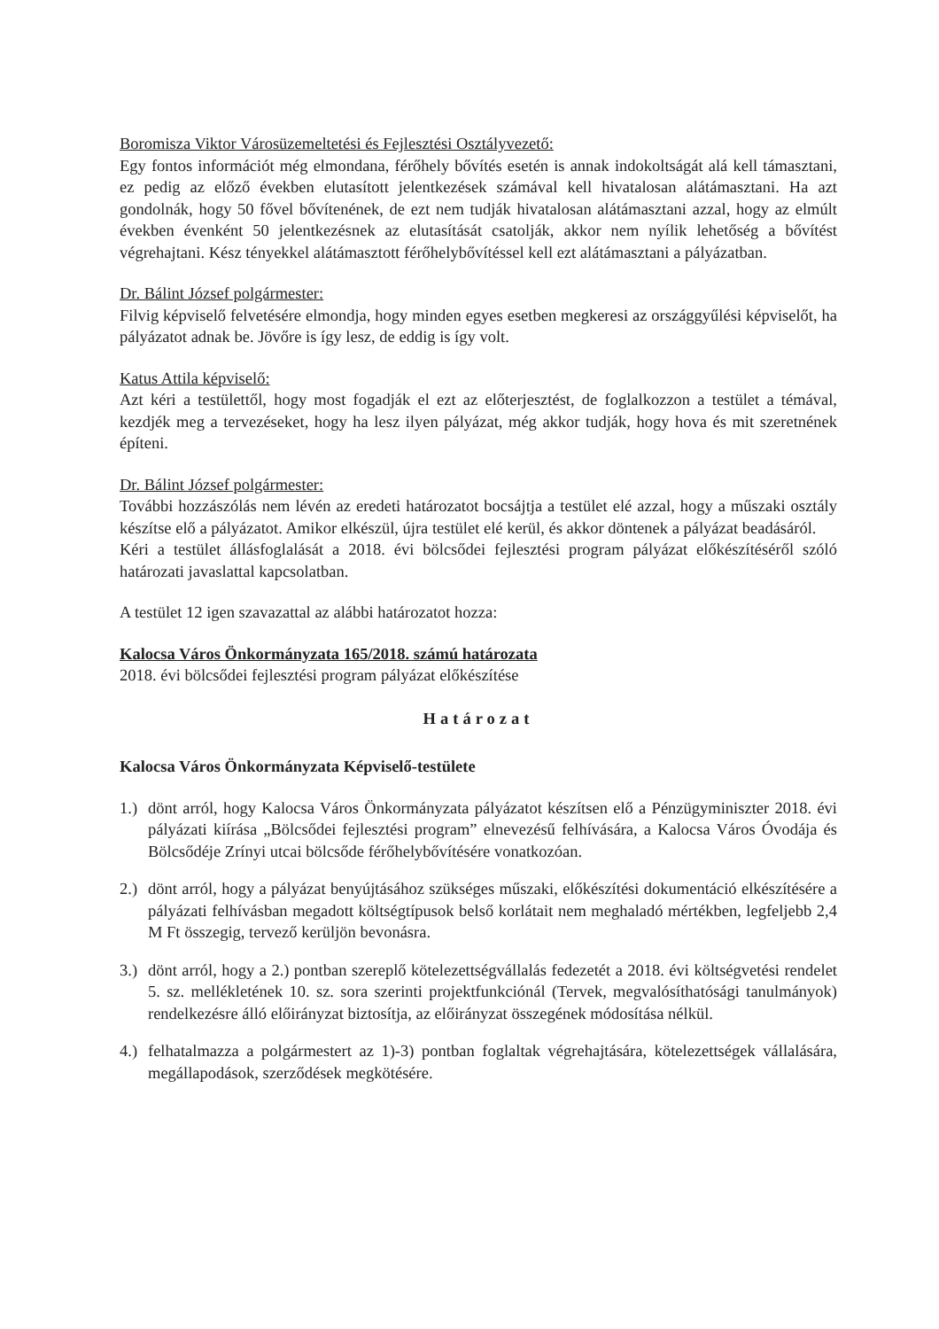Boromisza Viktor Városüzemeltetési és Fejlesztési Osztályvezető:
Egy fontos információt még elmondana, férőhely bővítés esetén is annak indokoltságát alá kell támasztani, ez pedig az előző években elutasított jelentkezések számával kell hivatalosan alátámasztani. Ha azt gondolnák, hogy 50 fővel bővítenének, de ezt nem tudják hivatalosan alátámasztani azzal, hogy az elmúlt években évenként 50 jelentkezésnek az elutasítását csatolják, akkor nem nyílik lehetőség a bővítést végrehajtani. Kész tényekkel alátámasztott férőhelybővítéssel kell ezt alátámasztani a pályázatban.
Dr. Bálint József polgármester:
Filvig képviselő felvetésére elmondja, hogy minden egyes esetben megkeresi az országgyűlési képviselőt, ha pályázatot adnak be. Jövőre is így lesz, de eddig is így volt.
Katus Attila képviselő:
Azt kéri a testülettől, hogy most fogadják el ezt az előterjesztést, de foglalkozzon a testület a témával, kezdjék meg a tervezéseket, hogy ha lesz ilyen pályázat, még akkor tudják, hogy hova és mit szeretnének építeni.
Dr. Bálint József polgármester:
További hozzászólás nem lévén az eredeti határozatot bocsájtja a testület elé azzal, hogy a műszaki osztály készítse elő a pályázatot. Amikor elkészül, újra testület elé kerül, és akkor döntenek a pályázat beadásáról.
Kéri a testület állásfoglalását a 2018. évi bölcsődei fejlesztési program pályázat előkészítéséről szóló határozati javaslattal kapcsolatban.
A testület 12 igen szavazattal az alábbi határozatot hozza:
Kalocsa Város Önkormányzata 165/2018. számú határozata
2018. évi bölcsődei fejlesztési program pályázat előkészítése
Határozat
Kalocsa Város Önkormányzata Képviselő-testülete
1.) dönt arról, hogy Kalocsa Város Önkormányzata pályázatot készítsen elő a Pénzügyminiszter 2018. évi pályázati kiírása „Bölcsődei fejlesztési program” elnevezésű felhívására, a Kalocsa Város Óvodája és Bölcsődéje Zrínyi utcai bölcsőde férőhelybővítésére vonatkozóan.
2.) dönt arról, hogy a pályázat benyújtásához szükséges műszaki, előkészítési dokumentáció elkészítésére a pályázati felhívásban megadott költségtípusok belső korlátait nem meghaladó mértékben, legfeljebb 2,4 M Ft összegig, tervező kerüljön bevonásra.
3.) dönt arról, hogy a 2.) pontban szereplő kötelezettségvállalás fedezetét a 2018. évi költségvetési rendelet 5. sz. mellékletének 10. sz. sora szerinti projektfunkciónál (Tervek, megvalósíthatósági tanulmányok) rendelkezésre álló előirányzat biztosítja, az előirányzat összegének módosítása nélkül.
4.) felhatalmazza a polgármestert az 1)-3) pontban foglaltak végrehajtására, kötelezettségek vállalására, megállapodások, szerződések megkötésére.